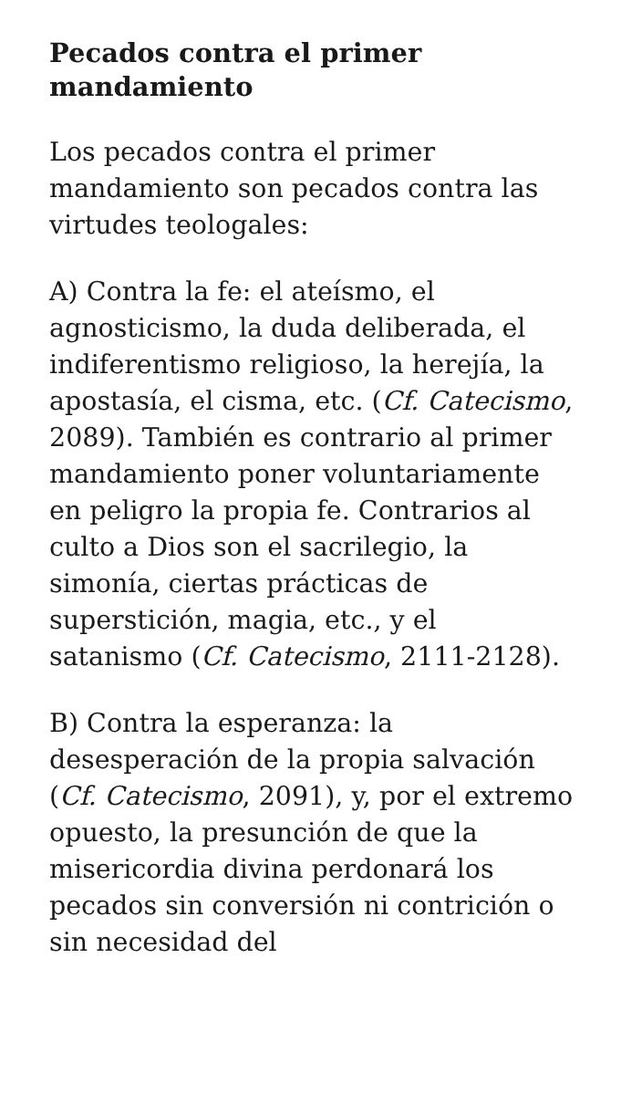Pecados contra el primer mandamiento
Los pecados contra el primer mandamiento son pecados contra las virtudes teologales:
A) Contra la fe: el ateísmo, el agnosticismo, la duda deliberada, el indiferentismo religioso, la herejía, la apostasía, el cisma, etc. (Cf. Catecismo, 2089). También es contrario al primer mandamiento poner voluntariamente en peligro la propia fe. Contrarios al culto a Dios son el sacrilegio, la simonía, ciertas prácticas de superstición, magia, etc., y el satanismo (Cf. Catecismo, 2111-2128).
B) Contra la esperanza: la desesperación de la propia salvación (Cf. Catecismo, 2091), y, por el extremo opuesto, la presunción de que la misericordia divina perdonará los pecados sin conversión ni contrición o sin necesidad del